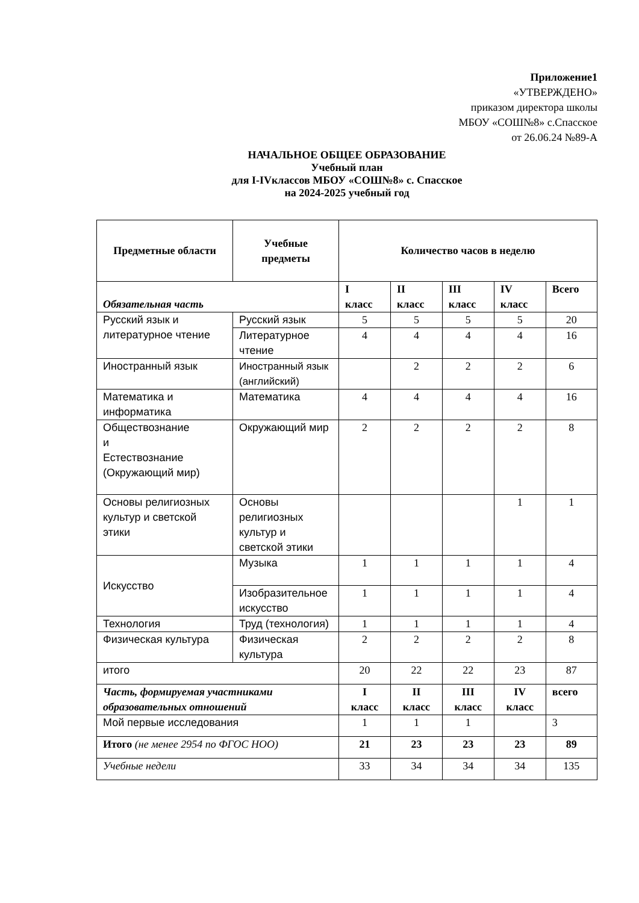Приложение1
«УТВЕРЖДЕНО»
приказом директора школы
МБОУ «СОШ№8» с.Спасское
от 26.06.24 №89-А
НАЧАЛЬНОЕ ОБЩЕЕ ОБРАЗОВАНИЕ
Учебный план
для I-IVклассов МБОУ «СОШ№8» с. Спасское
на 2024-2025 учебный год
| Предметные области | Учебные предметы | Количество часов в неделю | | | | |
| --- | --- | --- | --- | --- | --- | --- |
| Обязательная часть | | I класс | II класс | III класс | IV класс | Всего |
| Русский язык и литературное чтение | Русский язык | 5 | 5 | 5 | 5 | 20 |
| | Литературное чтение | 4 | 4 | 4 | 4 | 16 |
| Иностранный язык | Иностранный язык (английский) | | 2 | 2 | 2 | 6 |
| Математика и информатика | Математика | 4 | 4 | 4 | 4 | 16 |
| Обществознание и Естествознание (Окружающий мир) | Окружающий мир | 2 | 2 | 2 | 2 | 8 |
| Основы религиозных культур и светской этики | Основы религиозных культур и светской этики | | | | 1 | 1 |
| Искусство | Музыка | 1 | 1 | 1 | 1 | 4 |
| | Изобразительное искусство | 1 | 1 | 1 | 1 | 4 |
| Технология | Труд (технология) | 1 | 1 | 1 | 1 | 4 |
| Физическая культура | Физическая культура | 2 | 2 | 2 | 2 | 8 |
| итого | | 20 | 22 | 22 | 23 | 87 |
| Часть, формируемая участниками образовательных отношений | | I класс | II класс | III класс | IV класс | всего |
| Мой первые исследования | | 1 | 1 | 1 | | 3 |
| Итого (не менее 2954 по ФГОС НОО) | | 21 | 23 | 23 | 23 | 89 |
| Учебные недели | | 33 | 34 | 34 | 34 | 135 |